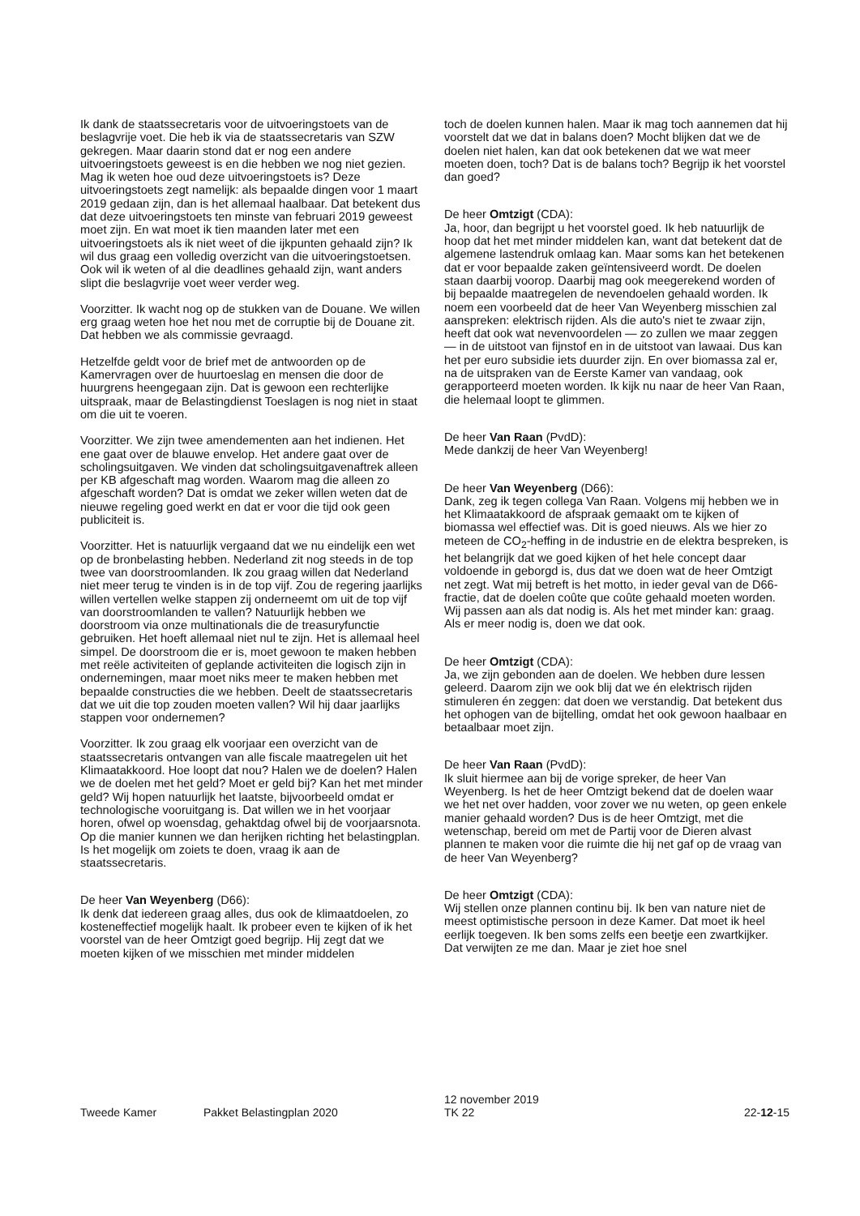Ik dank de staatssecretaris voor de uitvoeringstoets van de beslagvrije voet. Die heb ik via de staatssecretaris van SZW gekregen. Maar daarin stond dat er nog een andere uitvoeringstoets geweest is en die hebben we nog niet gezien. Mag ik weten hoe oud deze uitvoeringstoets is? Deze uitvoeringstoets zegt namelijk: als bepaalde dingen voor 1 maart 2019 gedaan zijn, dan is het allemaal haalbaar. Dat betekent dus dat deze uitvoeringstoets ten minste van februari 2019 geweest moet zijn. En wat moet ik tien maanden later met een uitvoeringstoets als ik niet weet of die ijkpunten gehaald zijn? Ik wil dus graag een volledig overzicht van die uitvoeringstoetsen. Ook wil ik weten of al die deadlines gehaald zijn, want anders slipt die beslagvrije voet weer verder weg.
Voorzitter. Ik wacht nog op de stukken van de Douane. We willen erg graag weten hoe het nou met de corruptie bij de Douane zit. Dat hebben we als commissie gevraagd.
Hetzelfde geldt voor de brief met de antwoorden op de Kamervragen over de huurtoeslag en mensen die door de huurgrens heengegaan zijn. Dat is gewoon een rechterlijke uitspraak, maar de Belastingdienst Toeslagen is nog niet in staat om die uit te voeren.
Voorzitter. We zijn twee amendementen aan het indienen. Het ene gaat over de blauwe envelop. Het andere gaat over de scholingsuitgaven. We vinden dat scholingsuitgavenaftrek alleen per KB afgeschaft mag worden. Waarom mag die alleen zo afgeschaft worden? Dat is omdat we zeker willen weten dat de nieuwe regeling goed werkt en dat er voor die tijd ook geen publiciteit is.
Voorzitter. Het is natuurlijk vergaand dat we nu eindelijk een wet op de bronbelasting hebben. Nederland zit nog steeds in de top twee van doorstroomlanden. Ik zou graag willen dat Nederland niet meer terug te vinden is in de top vijf. Zou de regering jaarlijks willen vertellen welke stappen zij onderneemt om uit de top vijf van doorstroomlanden te vallen? Natuurlijk hebben we doorstroom via onze multinationals die de treasuryfunctie gebruiken. Het hoeft allemaal niet nul te zijn. Het is allemaal heel simpel. De doorstroom die er is, moet gewoon te maken hebben met reële activiteiten of geplande activiteiten die logisch zijn in ondernemingen, maar moet niks meer te maken hebben met bepaalde constructies die we hebben. Deelt de staatssecretaris dat we uit die top zouden moeten vallen? Wil hij daar jaarlijks stappen voor ondernemen?
Voorzitter. Ik zou graag elk voorjaar een overzicht van de staatssecretaris ontvangen van alle fiscale maatregelen uit het Klimaatakkoord. Hoe loopt dat nou? Halen we de doelen? Halen we de doelen met het geld? Moet er geld bij? Kan het met minder geld? Wij hopen natuurlijk het laatste, bijvoorbeeld omdat er technologische vooruitgang is. Dat willen we in het voorjaar horen, ofwel op woensdag, gehaktdag ofwel bij de voorjaarsnota. Op die manier kunnen we dan herijken richting het belastingplan. Is het mogelijk om zoiets te doen, vraag ik aan de staatssecretaris.
De heer Van Weyenberg (D66):
Ik denk dat iedereen graag alles, dus ook de klimaatdoelen, zo kosteneffectief mogelijk haalt. Ik probeer even te kijken of ik het voorstel van de heer Omtzigt goed begrijp. Hij zegt dat we moeten kijken of we misschien met minder middelen
toch de doelen kunnen halen. Maar ik mag toch aannemen dat hij voorstelt dat we dat in balans doen? Mocht blijken dat we de doelen niet halen, kan dat ook betekenen dat we wat meer moeten doen, toch? Dat is de balans toch? Begrijp ik het voorstel dan goed?
De heer Omtzigt (CDA):
Ja, hoor, dan begrijpt u het voorstel goed. Ik heb natuurlijk de hoop dat het met minder middelen kan, want dat betekent dat de algemene lastendruk omlaag kan. Maar soms kan het betekenen dat er voor bepaalde zaken geïntensiveerd wordt. De doelen staan daarbij voorop. Daarbij mag ook meegerekend worden of bij bepaalde maatregelen de nevendoelen gehaald worden. Ik noem een voorbeeld dat de heer Van Weyenberg misschien zal aanspreken: elektrisch rijden. Als die auto's niet te zwaar zijn, heeft dat ook wat nevenvoordelen — zo zullen we maar zeggen — in de uitstoot van fijnstof en in de uitstoot van lawaai. Dus kan het per euro subsidie iets duurder zijn. En over biomassa zal er, na de uitspraken van de Eerste Kamer van vandaag, ook gerapporteerd moeten worden. Ik kijk nu naar de heer Van Raan, die helemaal loopt te glimmen.
De heer Van Raan (PvdD):
Mede dankzij de heer Van Weyenberg!
De heer Van Weyenberg (D66):
Dank, zeg ik tegen collega Van Raan. Volgens mij hebben we in het Klimaatakkoord de afspraak gemaakt om te kijken of biomassa wel effectief was. Dit is goed nieuws. Als we hier zo meteen de CO<sub>2</sub>-heffing in de industrie en de elektra bespreken, is het belangrijk dat we goed kijken of het hele concept daar voldoende in geborgd is, dus dat we doen wat de heer Omtzigt net zegt. Wat mij betreft is het motto, in ieder geval van de D66-fractie, dat de doelen coûte que coûte gehaald moeten worden. Wij passen aan als dat nodig is. Als het met minder kan: graag. Als er meer nodig is, doen we dat ook.
De heer Omtzigt (CDA):
Ja, we zijn gebonden aan de doelen. We hebben dure lessen geleerd. Daarom zijn we ook blij dat we én elektrisch rijden stimuleren én zeggen: dat doen we verstandig. Dat betekent dus het ophogen van de bijtelling, omdat het ook gewoon haalbaar en betaalbaar moet zijn.
De heer Van Raan (PvdD):
Ik sluit hiermee aan bij de vorige spreker, de heer Van Weyenberg. Is het de heer Omtzigt bekend dat de doelen waar we het net over hadden, voor zover we nu weten, op geen enkele manier gehaald worden? Dus is de heer Omtzigt, met die wetenschap, bereid om met de Partij voor de Dieren alvast plannen te maken voor die ruimte die hij net gaf op de vraag van de heer Van Weyenberg?
De heer Omtzigt (CDA):
Wij stellen onze plannen continu bij. Ik ben van nature niet de meest optimistische persoon in deze Kamer. Dat moet ik heel eerlijk toegeven. Ik ben soms zelfs een beetje een zwartkijker. Dat verwijten ze me dan. Maar je ziet hoe snel
Tweede Kamer Pakket Belastingplan 2020
12 november 2019
TK 22
22-12-15